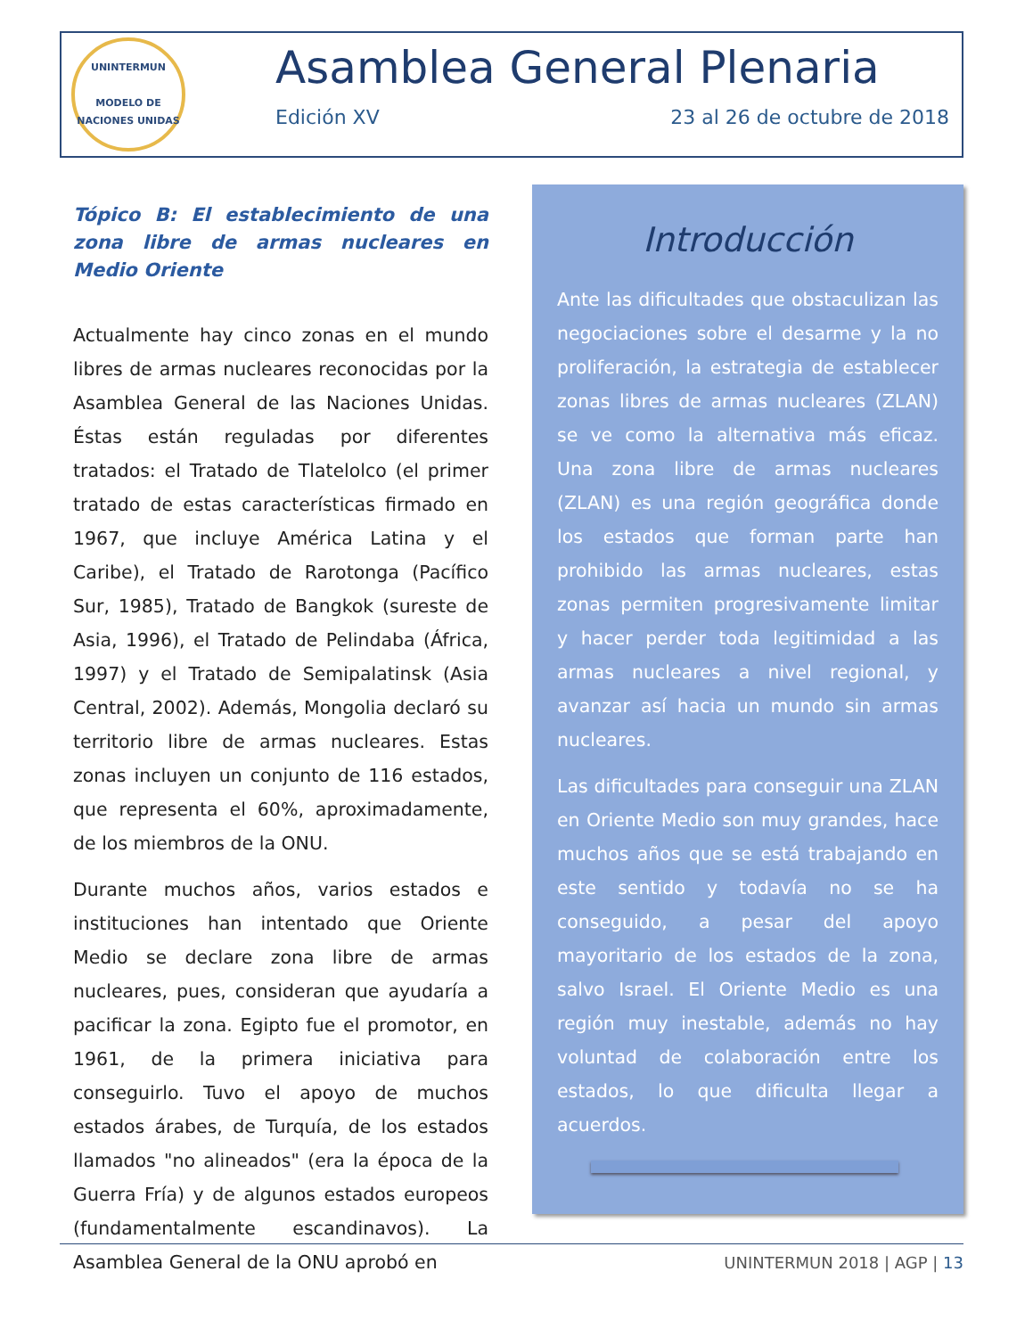UNINTERMUN
MODELO DE NACIONES UNIDAS
Asamblea General Plenaria
Edición XV 23 al 26 de octubre de 2018
Tópico B: El establecimiento de una zona libre de armas nucleares en Medio Oriente
Actualmente hay cinco zonas en el mundo libres de armas nucleares reconocidas por la Asamblea General de las Naciones Unidas. Éstas están reguladas por diferentes tratados: el Tratado de Tlatelolco (el primer tratado de estas características firmado en 1967, que incluye América Latina y el Caribe), el Tratado de Rarotonga (Pacífico Sur, 1985), Tratado de Bangkok (sureste de Asia, 1996), el Tratado de Pelindaba (África, 1997) y el Tratado de Semipalatinsk (Asia Central, 2002). Además, Mongolia declaró su territorio libre de armas nucleares. Estas zonas incluyen un conjunto de 116 estados, que representa el 60%, aproximadamente, de los miembros de la ONU.
Durante muchos años, varios estados e instituciones han intentado que Oriente Medio se declare zona libre de armas nucleares, pues, consideran que ayudaría a pacificar la zona. Egipto fue el promotor, en 1961, de la primera iniciativa para conseguirlo. Tuvo el apoyo de muchos estados árabes, de Turquía, de los estados llamados "no alineados" (era la época de la Guerra Fría) y de algunos estados europeos (fundamentalmente escandinavos). La Asamblea General de la ONU aprobó en
Introducción
Ante las dificultades que obstaculizan las negociaciones sobre el desarme y la no proliferación, la estrategia de establecer zonas libres de armas nucleares (ZLAN) se ve como la alternativa más eficaz. Una zona libre de armas nucleares (ZLAN) es una región geográfica donde los estados que forman parte han prohibido las armas nucleares, estas zonas permiten progresivamente limitar y hacer perder toda legitimidad a las armas nucleares a nivel regional, y avanzar así hacia un mundo sin armas nucleares.
Las dificultades para conseguir una ZLAN en Oriente Medio son muy grandes, hace muchos años que se está trabajando en este sentido y todavía no se ha conseguido, a pesar del apoyo mayoritario de los estados de la zona, salvo Israel. El Oriente Medio es una región muy inestable, además no hay voluntad de colaboración entre los estados, lo que dificulta llegar a acuerdos.
UNINTERMUN 2018 | AGP | 13